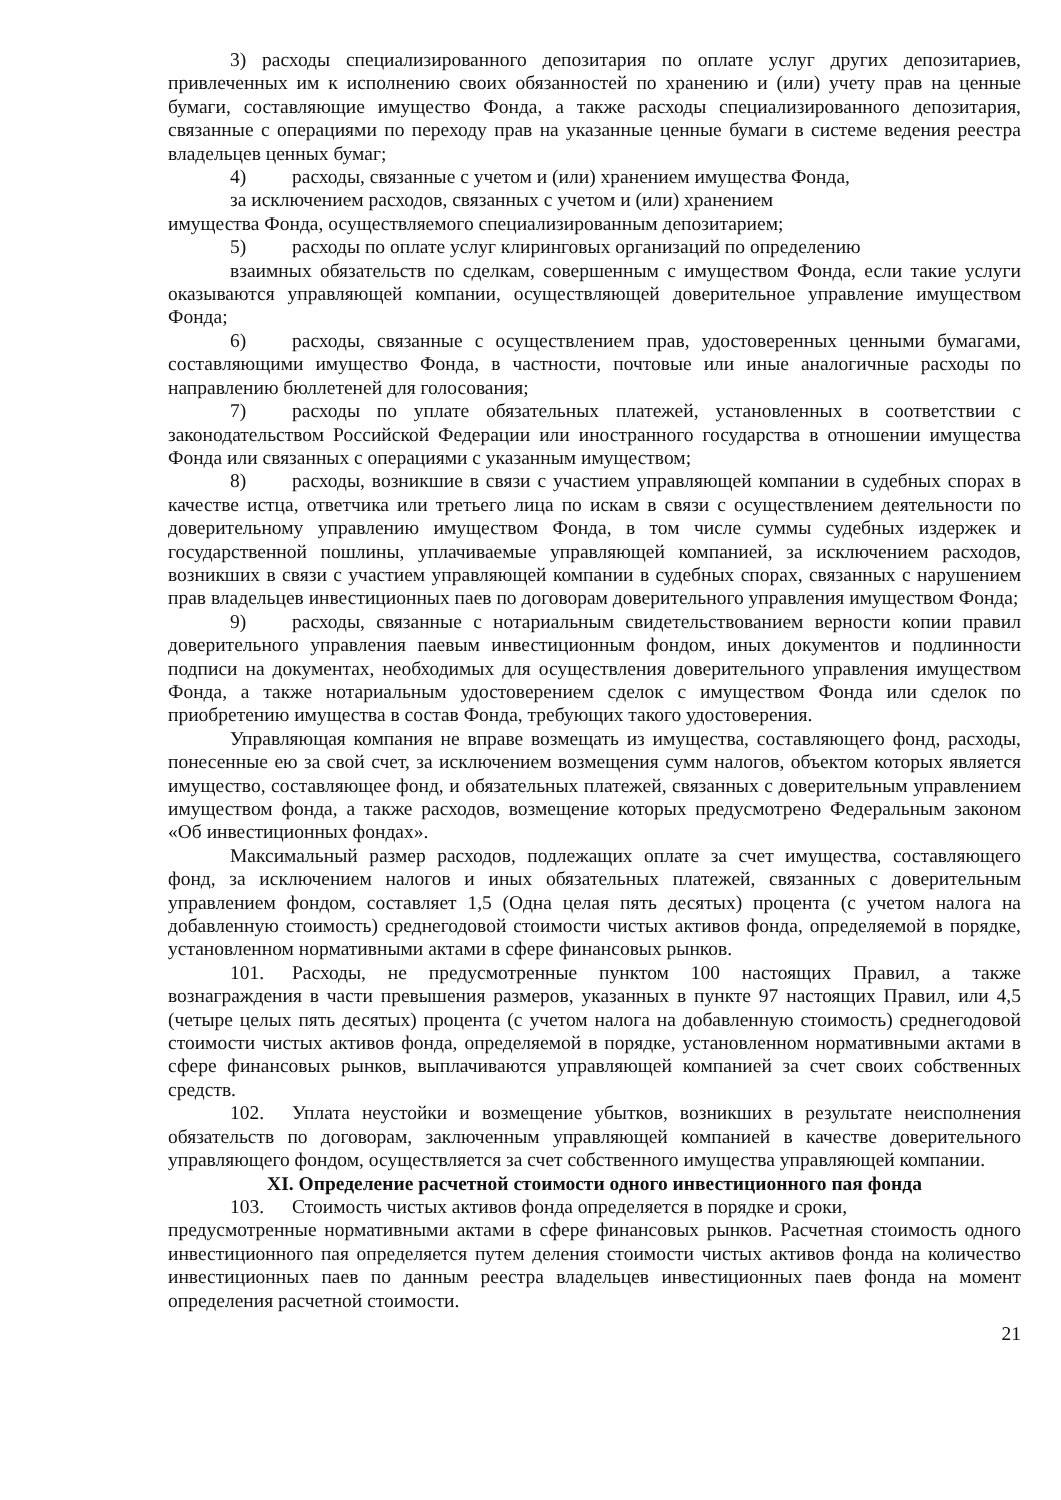3) расходы специализированного депозитария по оплате услуг других депозитариев, привлеченных им к исполнению своих обязанностей по хранению и (или) учету прав на ценные бумаги, составляющие имущество Фонда, а также расходы специализированного депозитария, связанные с операциями по переходу прав на указанные ценные бумаги в системе ведения реестра владельцев ценных бумаг;
4) расходы, связанные с учетом и (или) хранением имущества Фонда,
за исключением расходов, связанных с учетом и (или) хранением
имущества Фонда, осуществляемого специализированным депозитарием;
5) расходы по оплате услуг клиринговых организаций по определению
взаимных обязательств по сделкам, совершенным с имуществом Фонда, если такие услуги оказываются управляющей компании, осуществляющей доверительное управление имуществом Фонда;
6) расходы, связанные с осуществлением прав, удостоверенных ценными бумагами, составляющими имущество Фонда, в частности, почтовые или иные аналогичные расходы по направлению бюллетеней для голосования;
7) расходы по уплате обязательных платежей, установленных в соответствии с законодательством Российской Федерации или иностранного государства в отношении имущества Фонда или связанных с операциями с указанным имуществом;
8) расходы, возникшие в связи с участием управляющей компании в судебных спорах в качестве истца, ответчика или третьего лица по искам в связи с осуществлением деятельности по доверительному управлению имуществом Фонда, в том числе суммы судебных издержек и государственной пошлины, уплачиваемые управляющей компанией, за исключением расходов, возникших в связи с участием управляющей компании в судебных спорах, связанных с нарушением прав владельцев инвестиционных паев по договорам доверительного управления имуществом Фонда;
9) расходы, связанные с нотариальным свидетельствованием верности копии правил доверительного управления паевым инвестиционным фондом, иных документов и подлинности подписи на документах, необходимых для осуществления доверительного управления имуществом Фонда, а также нотариальным удостоверением сделок с имуществом Фонда или сделок по приобретению имущества в состав Фонда, требующих такого удостоверения.
Управляющая компания не вправе возмещать из имущества, составляющего фонд, расходы, понесенные ею за свой счет, за исключением возмещения сумм налогов, объектом которых является имущество, составляющее фонд, и обязательных платежей, связанных с доверительным управлением имуществом фонда, а также расходов, возмещение которых предусмотрено Федеральным законом «Об инвестиционных фондах».
Максимальный размер расходов, подлежащих оплате за счет имущества, составляющего фонд, за исключением налогов и иных обязательных платежей, связанных с доверительным управлением фондом, составляет 1,5 (Одна целая пять десятых) процента (с учетом налога на добавленную стоимость) среднегодовой стоимости чистых активов фонда, определяемой в порядке, установленном нормативными актами в сфере финансовых рынков.
101. Расходы, не предусмотренные пунктом 100 настоящих Правил, а также вознаграждения в части превышения размеров, указанных в пункте 97 настоящих Правил, или 4,5 (четыре целых пять десятых) процента (с учетом налога на добавленную стоимость) среднегодовой стоимости чистых активов фонда, определяемой в порядке, установленном нормативными актами в сфере финансовых рынков, выплачиваются управляющей компанией за счет своих собственных средств.
102. Уплата неустойки и возмещение убытков, возникших в результате неисполнения обязательств по договорам, заключенным управляющей компанией в качестве доверительного управляющего фондом, осуществляется за счет собственного имущества управляющей компании.
XI. Определение расчетной стоимости одного инвестиционного пая фонда
103. Стоимость чистых активов фонда определяется в порядке и сроки,
предусмотренные нормативными актами в сфере финансовых рынков. Расчетная стоимость одного инвестиционного пая определяется путем деления стоимости чистых активов фонда на количество инвестиционных паев по данным реестра владельцев инвестиционных паев фонда на момент определения расчетной стоимости.
21